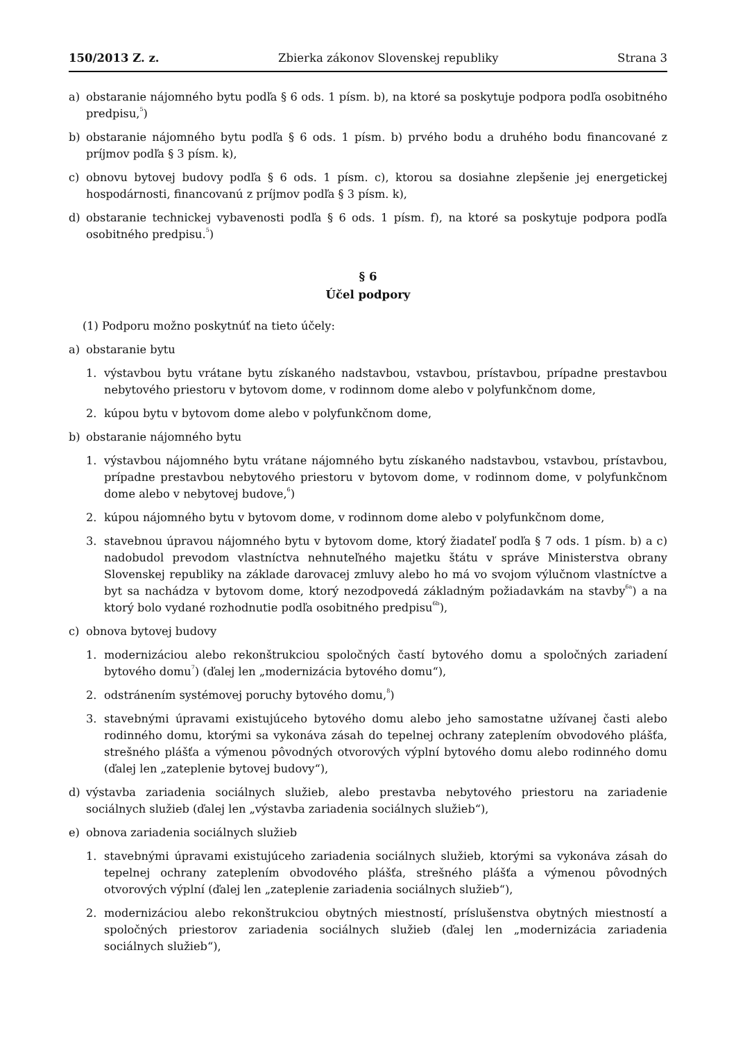150/2013 Z. z. Zbierka zákonov Slovenskej republiky Strana 3
a) obstaranie nájomného bytu podľa § 6 ods. 1 písm. b), na ktoré sa poskytuje podpora podľa osobitného predpisu,<sup>5</sup>)
b) obstaranie nájomného bytu podľa § 6 ods. 1 písm. b) prvého bodu a druhého bodu financované z príjmov podľa § 3 písm. k),
c) obnovu bytovej budovy podľa § 6 ods. 1 písm. c), ktorou sa dosiahne zlepšenie jej energetickej hospodárnosti, financovanú z príjmov podľa § 3 písm. k),
d) obstaranie technickej vybavenosti podľa § 6 ods. 1 písm. f), na ktoré sa poskytuje podpora podľa osobitného predpisu.<sup>5</sup>)
§ 6
Účel podpory
(1) Podporu možno poskytnúť na tieto účely:
a) obstaranie bytu
1. výstavbou bytu vrátane bytu získaného nadstavbou, vstavbou, prístavbou, prípadne prestavbou nebytového priestoru v bytovom dome, v rodinnom dome alebo v polyfunkčnom dome,
2. kúpou bytu v bytovom dome alebo v polyfunkčnom dome,
b) obstaranie nájomného bytu
1. výstavbou nájomného bytu vrátane nájomného bytu získaného nadstavbou, vstavbou, prístavbou, prípadne prestavbou nebytového priestoru v bytovom dome, v rodinnom dome, v polyfunkčnom dome alebo v nebytovej budove,<sup>6</sup>)
2. kúpou nájomného bytu v bytovom dome, v rodinnom dome alebo v polyfunkčnom dome,
3. stavebnou úpravou nájomného bytu v bytovom dome, ktorý žiadateľ podľa § 7 ods. 1 písm. b) a c) nadobudol prevodom vlastníctva nehnuteľného majetku štátu v správe Ministerstva obrany Slovenskej republiky na základe darovacej zmluvy alebo ho má vo svojom výlučnom vlastníctve a byt sa nachádza v bytovom dome, ktorý nezodpovedá základným požiadavkám na stavby<sup>6a</sup>) a na ktorý bolo vydané rozhodnutie podľa osobitného predpisu<sup>6b</sup>),
c) obnova bytovej budovy
1. modernizáciou alebo rekonštrukciou spoločných častí bytového domu a spoločných zariadení bytového domu<sup>7</sup>) (ďalej len „modernizácia bytového domu“),
2. odstránením systémovej poruchy bytového domu,<sup>8</sup>)
3. stavebnými úpravami existujúceho bytového domu alebo jeho samostatne užívanej časti alebo rodinného domu, ktorými sa vykonáva zásah do tepelnej ochrany zateplením obvodového plášťa, strešného plášťa a výmenou pôvodných otvorových výplní bytového domu alebo rodinného domu (ďalej len „zateplenie bytovej budovy“),
d) výstavba zariadenia sociálnych služieb, alebo prestavba nebytového priestoru na zariadenie sociálnych služieb (ďalej len „výstavba zariadenia sociálnych služieb“),
e) obnova zariadenia sociálnych služieb
1. stavebnými úpravami existujúceho zariadenia sociálnych služieb, ktorými sa vykonáva zásah do tepelnej ochrany zateplením obvodového plášťa, strešného plášťa a výmenou pôvodných otvorových výplní (ďalej len „zateplenie zariadenia sociálnych služieb“),
2. modernizáciou alebo rekonštrukciou obytných miestností, príslušenstva obytných miestností a spoločných priestorov zariadenia sociálnych služieb (ďalej len „modernizácia zariadenia sociálnych služieb“),